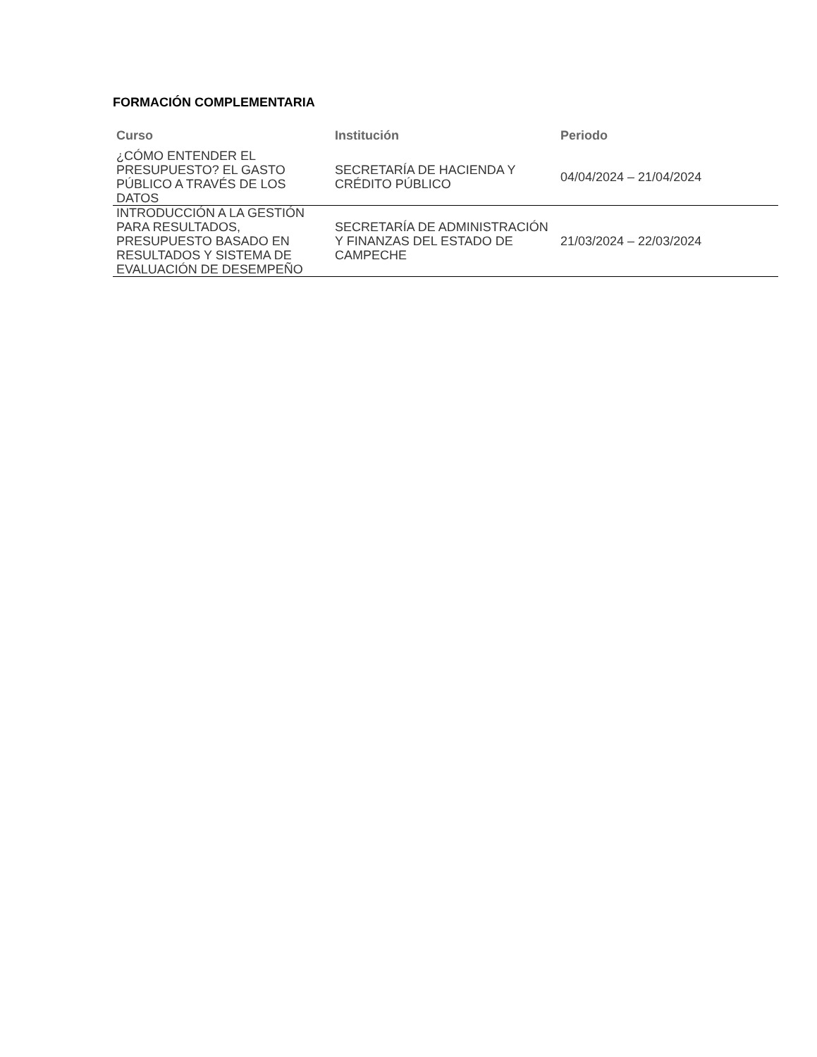FORMACIÓN COMPLEMENTARIA
| Curso | Institución | Periodo |
| --- | --- | --- |
| ¿CÓMO ENTENDER EL PRESUPUESTO? EL GASTO PÚBLICO A TRAVÉS DE LOS DATOS | SECRETARÍA DE HACIENDA Y CRÉDITO PÚBLICO | 04/04/2024 – 21/04/2024 |
| INTRODUCCIÓN A LA GESTIÓN PARA RESULTADOS, PRESUPUESTO BASADO EN RESULTADOS Y SISTEMA DE EVALUACIÓN DE DESEMPEÑO | SECRETARÍA DE ADMINISTRACIÓN Y FINANZAS DEL ESTADO DE CAMPECHE | 21/03/2024 – 22/03/2024 |